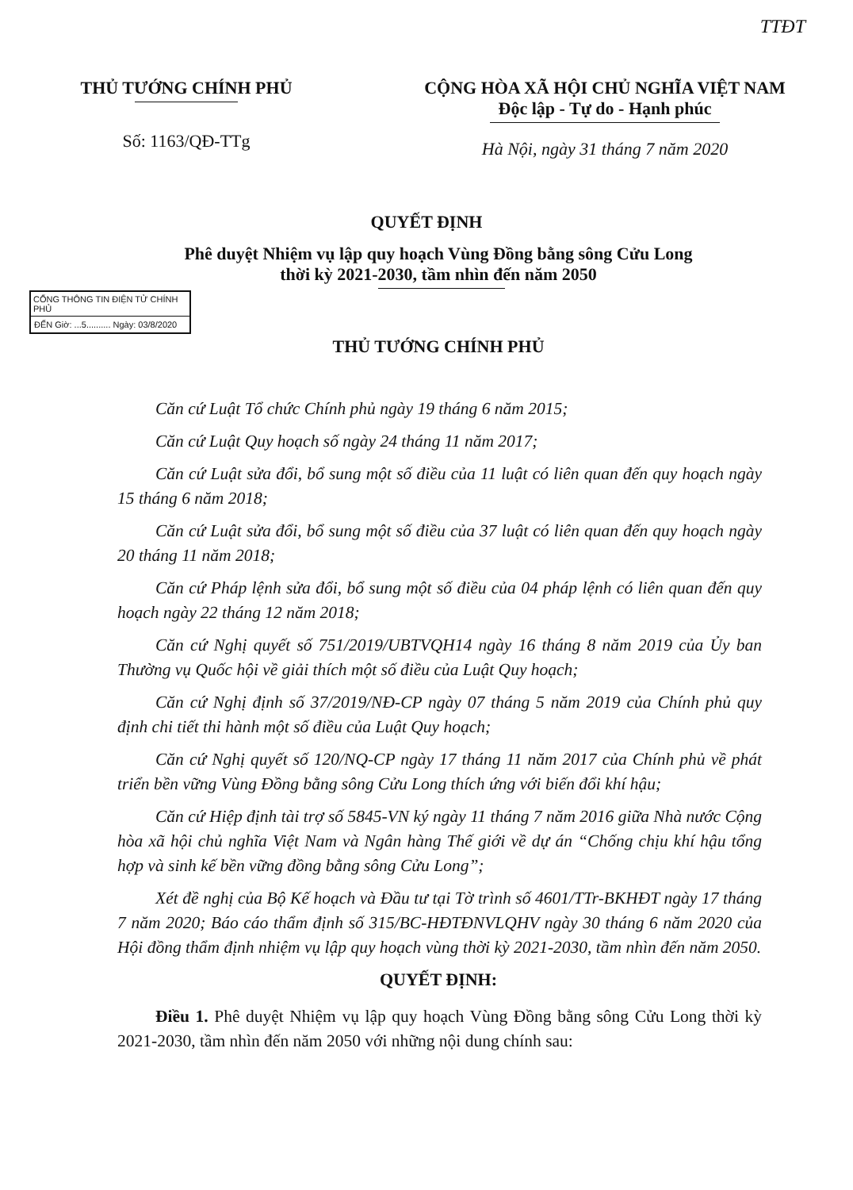TTĐT
THỦ TƯỚNG CHÍNH PHỦ
Số: 1163/QĐ-TTg
CỘNG HÒA XÃ HỘI CHỦ NGHĨA VIỆT NAM
Độc lập - Tự do - Hạnh phúc
Hà Nội, ngày 31 tháng 7 năm 2020
QUYẾT ĐỊNH
Phê duyệt Nhiệm vụ lập quy hoạch Vùng Đồng bằng sông Cửu Long
thời kỳ 2021-2030, tầm nhìn đến năm 2050
CỔNG THÔNG TIN ĐIỆN TỬ CHÍNH PHỦ
ĐẾN Giờ: ...5.......... Ngày: 03/8/2020
THỦ TƯỚNG CHÍNH PHỦ
Căn cứ Luật Tổ chức Chính phủ ngày 19 tháng 6 năm 2015;
Căn cứ Luật Quy hoạch số ngày 24 tháng 11 năm 2017;
Căn cứ Luật sửa đổi, bổ sung một số điều của 11 luật có liên quan đến quy hoạch ngày 15 tháng 6 năm 2018;
Căn cứ Luật sửa đổi, bổ sung một số điều của 37 luật có liên quan đến quy hoạch ngày 20 tháng 11 năm 2018;
Căn cứ Pháp lệnh sửa đổi, bổ sung một số điều của 04 pháp lệnh có liên quan đến quy hoạch ngày 22 tháng 12 năm 2018;
Căn cứ Nghị quyết số 751/2019/UBTVQH14 ngày 16 tháng 8 năm 2019 của Ủy ban Thường vụ Quốc hội về giải thích một số điều của Luật Quy hoạch;
Căn cứ Nghị định số 37/2019/NĐ-CP ngày 07 tháng 5 năm 2019 của Chính phủ quy định chi tiết thi hành một số điều của Luật Quy hoạch;
Căn cứ Nghị quyết số 120/NQ-CP ngày 17 tháng 11 năm 2017 của Chính phủ về phát triển bền vững Vùng Đồng bằng sông Cửu Long thích ứng với biến đổi khí hậu;
Căn cứ Hiệp định tài trợ số 5845-VN ký ngày 11 tháng 7 năm 2016 giữa Nhà nước Cộng hòa xã hội chủ nghĩa Việt Nam và Ngân hàng Thế giới về dự án “Chống chịu khí hậu tổng hợp và sinh kế bền vững đồng bằng sông Cửu Long”;
Xét đề nghị của Bộ Kế hoạch và Đầu tư tại Tờ trình số 4601/TTr-BKHĐT ngày 17 tháng 7 năm 2020; Báo cáo thẩm định số 315/BC-HĐTĐNVLQHV ngày 30 tháng 6 năm 2020 của Hội đồng thẩm định nhiệm vụ lập quy hoạch vùng thời kỳ 2021-2030, tầm nhìn đến năm 2050.
QUYẾT ĐỊNH:
Điều 1. Phê duyệt Nhiệm vụ lập quy hoạch Vùng Đồng bằng sông Cửu Long thời kỳ 2021-2030, tầm nhìn đến năm 2050 với những nội dung chính sau: